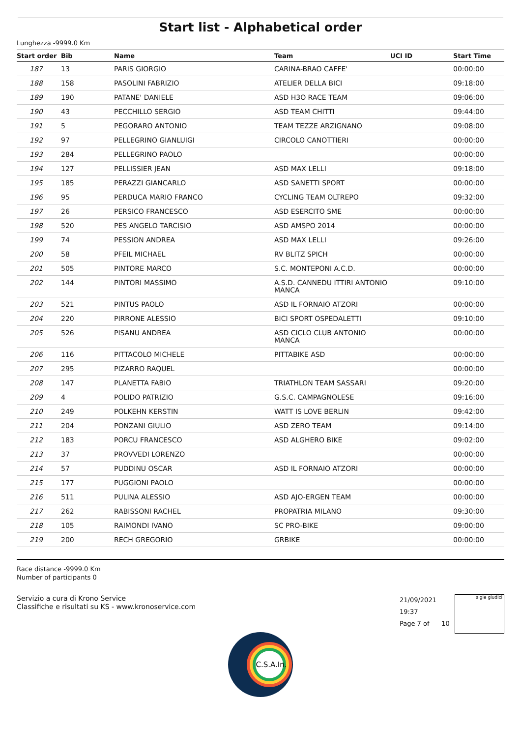Start list - Alphabetical order
Lunghezza -9999.0 Km
| Start order | Bib | Name | Team | UCI ID | Start Time |
| --- | --- | --- | --- | --- | --- |
| 187 | 13 | PARIS GIORGIO | CARINA-BRAO CAFFE' | | 00:00:00 |
| 188 | 158 | PASOLINI FABRIZIO | ATELIER DELLA BICI | | 09:18:00 |
| 189 | 190 | PATANE' DANIELE | ASD H3O RACE TEAM | | 09:06:00 |
| 190 | 43 | PECCHILLO SERGIO | ASD TEAM CHITTI | | 09:44:00 |
| 191 | 5 | PEGORARO ANTONIO | TEAM TEZZE ARZIGNANO | | 09:08:00 |
| 192 | 97 | PELLEGRINO GIANLUIGI | CIRCOLO CANOTTIERI | | 00:00:00 |
| 193 | 284 | PELLEGRINO PAOLO | | | 00:00:00 |
| 194 | 127 | PELLISSIER JEAN | ASD MAX LELLI | | 09:18:00 |
| 195 | 185 | PERAZZI GIANCARLO | ASD SANETTI SPORT | | 00:00:00 |
| 196 | 95 | PERDUCA MARIO FRANCO | CYCLING TEAM OLTREPO | | 09:32:00 |
| 197 | 26 | PERSICO FRANCESCO | ASD ESERCITO SME | | 00:00:00 |
| 198 | 520 | PES ANGELO TARCISIO | ASD AMSPO 2014 | | 00:00:00 |
| 199 | 74 | PESSION ANDREA | ASD MAX LELLI | | 09:26:00 |
| 200 | 58 | PFEIL MICHAEL | RV BLITZ SPICH | | 00:00:00 |
| 201 | 505 | PINTORE MARCO | S.C. MONTEPONI A.C.D. | | 00:00:00 |
| 202 | 144 | PINTORI MASSIMO | A.S.D. CANNEDU ITTIRI ANTONIO MANCA | | 09:10:00 |
| 203 | 521 | PINTUS PAOLO | ASD IL FORNAIO ATZORI | | 00:00:00 |
| 204 | 220 | PIRRONE ALESSIO | BICI SPORT OSPEDALETTI | | 09:10:00 |
| 205 | 526 | PISANU ANDREA | ASD CICLO CLUB ANTONIO MANCA | | 00:00:00 |
| 206 | 116 | PITTACOLO MICHELE | PITTABIKE ASD | | 00:00:00 |
| 207 | 295 | PIZARRO RAQUEL | | | 00:00:00 |
| 208 | 147 | PLANETTA FABIO | TRIATHLON TEAM SASSARI | | 09:20:00 |
| 209 | 4 | POLIDO PATRIZIO | G.S.C. CAMPAGNOLESE | | 09:16:00 |
| 210 | 249 | POLKEHN KERSTIN | WATT IS LOVE BERLIN | | 09:42:00 |
| 211 | 204 | PONZANI GIULIO | ASD ZERO TEAM | | 09:14:00 |
| 212 | 183 | PORCU FRANCESCO | ASD ALGHERO BIKE | | 09:02:00 |
| 213 | 37 | PROVVEDI LORENZO | | | 00:00:00 |
| 214 | 57 | PUDDINU OSCAR | ASD IL FORNAIO ATZORI | | 00:00:00 |
| 215 | 177 | PUGGIONI PAOLO | | | 00:00:00 |
| 216 | 511 | PULINA ALESSIO | ASD AJO-ERGEN TEAM | | 00:00:00 |
| 217 | 262 | RABISSONI RACHEL | PROPATRIA MILANO | | 09:30:00 |
| 218 | 105 | RAIMONDI IVANO | SC PRO-BIKE | | 09:00:00 |
| 219 | 200 | RECH GREGORIO | GRBIKE | | 00:00:00 |
Race distance -9999.0 Km
Number of participants 0
Servizio a cura di Krono Service
Classifiche e risultati su KS - www.kronoservice.com
21/09/2021 19:37
Page 7 of 10
sigle giudici
C.S.A.In.